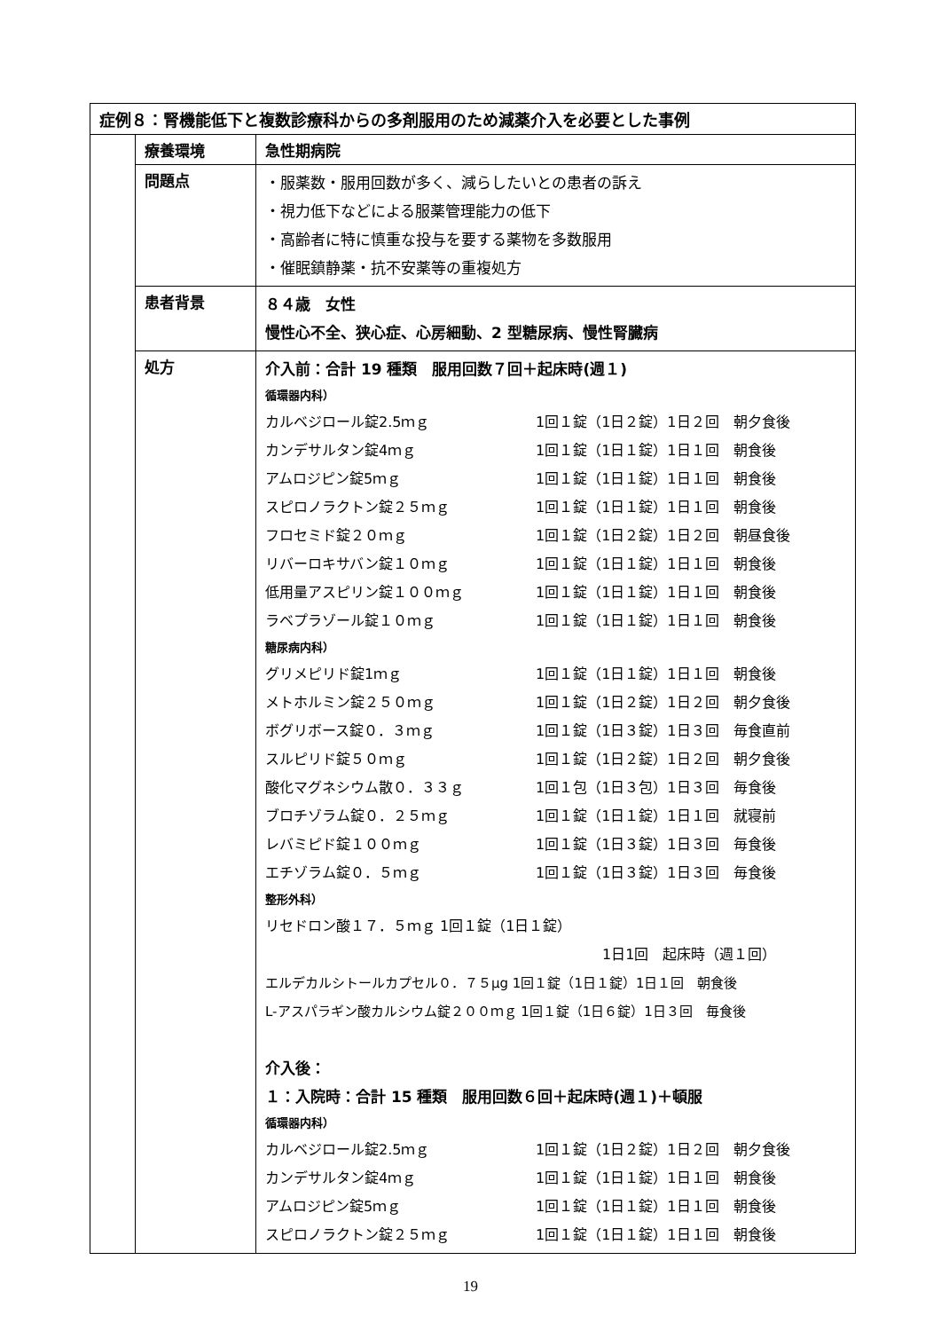| 症例８：腎機能低下と複数診療科からの多剤服用のため減薬介入を必要とした事例 | | |
| | 療養環境 | 急性期病院 |
| | 問題点 | ・服薬数・服用回数が多く、減らしたいとの患者の訴え ・視力低下などによる服薬管理能力の低下 ・高齢者に特に慎重な投与を要する薬物を多数服用 ・催眠鎮静薬・抗不安薬等の重複処方 |
| | 患者背景 | ８４歳 女性 慢性心不全、狭心症、心房細動、2 型糖尿病、慢性腎臓病 |
| | 処方 | 介入前：合計 19 種類 服用回数７回＋起床時(週１) 循環器内科） カルベジロール錠2.5ｍｇ 1回１錠（1日２錠）1日２回 朝夕食後 カンデサルタン錠4ｍｇ 1回１錠（1日１錠）1日１回 朝食後 アムロジピン錠5ｍｇ 1回１錠（1日１錠）1日１回 朝食後 スピロノラクトン錠２５ｍｇ 1回１錠（1日１錠）1日１回 朝食後 フロセミド錠２０ｍｇ 1回１錠（1日２錠）1日２回 朝昼食後 リバーロキサバン錠１０ｍｇ 1回１錠（1日１錠）1日１回 朝食後 低用量アスピリン錠１００ｍｇ 1回１錠（1日１錠）1日１回 朝食後 ラベプラゾール錠１０ｍｇ 1回１錠（1日１錠）1日１回 朝食後 糖尿病内科） グリメピリド錠1ｍｇ 1回１錠（1日１錠）1日１回 朝食後 メトホルミン錠２５０ｍｇ 1回１錠（1日２錠）1日２回 朝夕食後 ボグリボース錠０．３ｍｇ 1回１錠（1日３錠）1日３回 毎食直前 スルピリド錠５０ｍｇ 1回１錠（1日２錠）1日２回 朝夕食後 酸化マグネシウム散０．３３ｇ 1回１包（1日３包）1日３回 毎食後 ブロチゾラム錠０．２５ｍｇ 1回１錠（1日１錠）1日１回 就寝前 レバミピド錠１００ｍｇ 1回１錠（1日３錠）1日３回 毎食後 エチゾラム錠０．５ｍｇ 1回１錠（1日３錠）1日３回 毎食後 整形外科） リセドロン酸１７．５ｍｇ 1回１錠（1日１錠） 1日1回 起床時（週１回） エルデカルシトールカプセル０．７５μg 1回１錠（1日１錠）1日１回 朝食後 L-アスパラギン酸カルシウム錠２００ｍｇ 1回１錠（1日６錠）1日３回 毎食後 介入後： １：入院時：合計 15 種類 服用回数６回＋起床時(週１)＋頓服 循環器内科） カルベジロール錠2.5ｍｇ 1回１錠（1日２錠）1日２回 朝夕食後 カンデサルタン錠4ｍｇ 1回１錠（1日１錠）1日１回 朝食後 アムロジピン錠5ｍｇ 1回１錠（1日１錠）1日１回 朝食後 スピロノラクトン錠２５ｍｇ 1回１錠（1日１錠）1日１回 朝食後 |
19